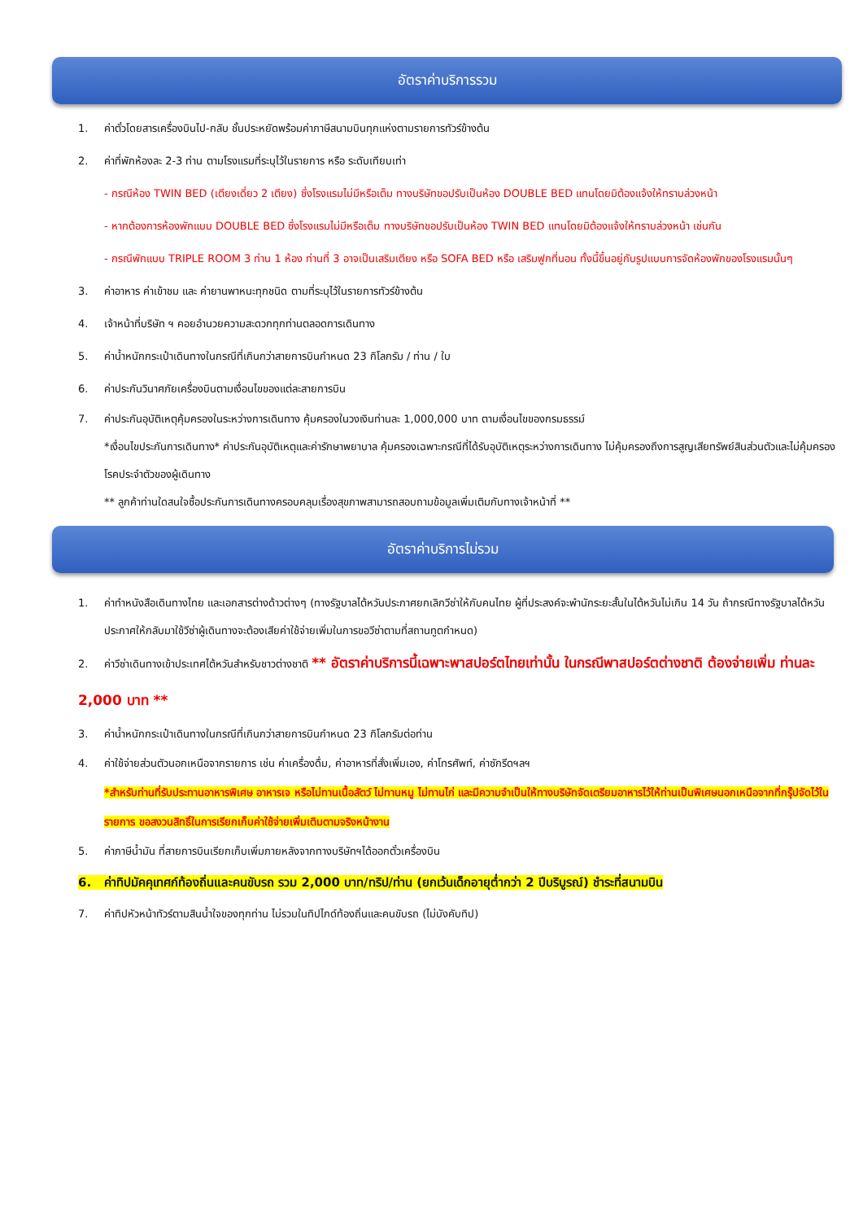อัตราค่าบริการรวม
1. ค่าตั๋วโดยสารเครื่องบินไป-กลับ ชั้นประหยัดพร้อมค่าภาษีสนามบินทุกแห่งตามรายการทัวร์ข้างต้น
2. ค่าที่พักห้องละ 2-3 ท่าน ตามโรงแรมที่ระบุไว้ในรายการ หรือ ระดับเทียบเท่า
- กรณีห้อง TWIN BED (เตียงเดี่ยว 2 เตียง) ซึ่งโรงแรมไม่มีหรือเต็ม ทางบริษัทขอปรับเป็นห้อง DOUBLE BED แทนโดยมิต้องแจ้งให้ทราบล่วงหน้า
- หากต้องการห้องพักแบบ DOUBLE BED ซึ่งโรงแรมไม่มีหรือเต็ม ทางบริษัทขอปรับเป็นห้อง TWIN BED แทนโดยมิต้องแจ้งให้ทราบล่วงหน้า เช่นกัน
- กรณีพักแบบ TRIPLE ROOM 3 ท่าน 1 ห้อง ท่านที่ 3 อาจเป็นเสริมเตียง หรือ SOFA BED หรือ เสริมฟูกที่นอน ทั้งนี้ขึ้นอยู่กับรูปแบบการจัดห้องพักของโรงแรมนั้นๆ
3. ค่าอาหาร ค่าเข้าชม และ ค่ายานพาหนะทุกชนิด ตามที่ระบุไว้ในรายการทัวร์ข้างต้น
4. เจ้าหน้าที่บริษัท ฯ คอยอำนวยความสะดวกทุกท่านตลอดการเดินทาง
5. ค่าน้ำหนักกระเป๋าเดินทางในกรณีที่เกินกว่าสายการบินกำหนด 23 กิโลกรัม / ท่าน / ใบ
6. ค่าประกันวินาศภัยเครื่องบินตามเงื่อนไขของแต่ละสายการบิน
7. ค่าประกันอุบัติเหตุคุ้มครองในระหว่างการเดินทาง คุ้มครองในวงเงินท่านละ 1,000,000 บาท ตามเงื่อนไขของกรมธรรม์
*เงื่อนไขประกันการเดินทาง* ค่าประกันอุบัติเหตุและค่ารักษาพยาบาล คุ้มครองเฉพาะกรณีที่ได้รับอุบัติเหตุระหว่างการเดินทาง ไม่คุ้มครองถึงการสูญเสียทรัพย์สินส่วนตัวและไม่คุ้มครองโรคประจำตัวของผู้เดินทาง
** ลูกค้าท่านใดสนใจซื้อประกันการเดินทางครอบคลุมเรื่องสุขภาพสามารถสอบถามข้อมูลเพิ่มเติมกับทางเจ้าหน้าที่ **
อัตราค่าบริการไม่รวม
1. ค่าทำหนังสือเดินทางไทย และเอกสารต่างด้าวต่างๆ (ทางรัฐบาลไต้หวันประกาศยกเลิกวีซ่าให้กับคนไทย ผู้ที่ประสงค์จะพำนักระยะสั้นในไต้หวันไม่เกิน 14 วัน ถ้ากรณีทางรัฐบาลไต้หวันประกาศให้กลับมาใช้วีซ่าผู้เดินทางจะต้องเสียค่าใช้จ่ายเพิ่มในการขอวีซ่าตามที่สถานทูตกำหนด)
2. ค่าวีซ่าเดินทางเข้าประเทศไต้หวันสำหรับชาวต่างชาติ ** อัตราค่าบริการนี้เฉพาะพาสปอร์ตไทยเท่านั้น ในกรณีพาสปอร์ตต่างชาติ ต้องจ่ายเพิ่ม ท่านละ 2,000 บาท **
3. ค่าน้ำหนักกระเป๋าเดินทางในกรณีที่เกินกว่าสายการบินกำหนด 23 กิโลกรัมต่อท่าน
4. ค่าใช้จ่ายส่วนตัวนอกเหนือจากรายการ เช่น ค่าเครื่องดื่ม, ค่าอาหารที่สั่งเพิ่มเอง, ค่าโทรศัพท์, ค่าซักรีดฯลฯ
*สำหรับท่านที่รับประทานอาหารพิเศษ อาหารเจ หรือไม่ทานเนื้อสัตว์ ไม่ทานหมู ไม่ทานไก่ และมีความจำเป็นให้ทางบริษัทจัดเตรียมอาหารไว้ให้ท่านเป็นพิเศษนอกเหนือจากที่กรุ๊ปจัดไว้ในรายการ ขอสงวนสิทธิ์ในการเรียกเก็บค่าใช้จ่ายเพิ่มเติมตามจริงหน้างาน
5. ค่าภาษีน้ำมัน ที่สายการบินเรียกเก็บเพิ่มภายหลังจากทางบริษัทฯได้ออกตั๋วเครื่องบิน
6. ค่าทิปมัคคุเทศก์ท้องถิ่นและคนขับรถ รวม 2,000 บาท/ทริป/ท่าน (ยกเว้นเด็กอายุต่ำกว่า 2 ปีบริบูรณ์) ชำระที่สนามบิน
7. ค่าทิปหัวหน้าทัวร์ตามสินน้ำใจของทุกท่าน ไม่รวมในทิปไกด์ท้องถิ่นและคนขับรถ (ไม่บังคับทิป)